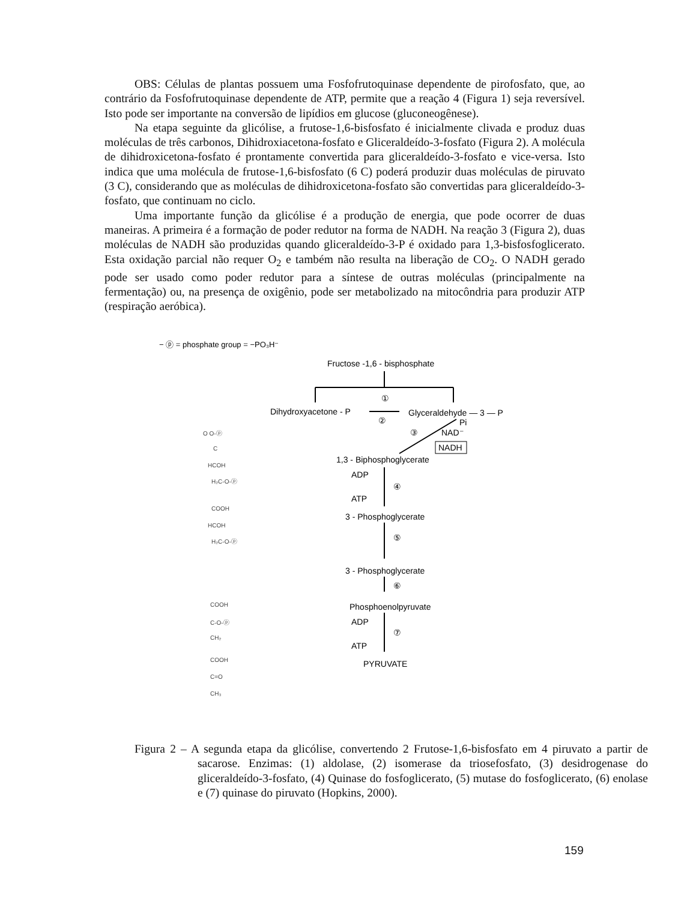OBS: Células de plantas possuem uma Fosfofrutoquinase dependente de pirofosfato, que, ao contrário da Fosfofrutoquinase dependente de ATP, permite que a reação 4 (Figura 1) seja reversível. Isto pode ser importante na conversão de lipídios em glucose (gluconeogênese).
Na etapa seguinte da glicólise, a frutose-1,6-bisfosfato é inicialmente clivada e produz duas moléculas de três carbonos, Dihidroxiacetona-fosfato e Gliceraldeído-3-fosfato (Figura 2). A molécula de dihidroxicetona-fosfato é prontamente convertida para gliceraldeído-3-fosfato e vice-versa. Isto indica que uma molécula de frutose-1,6-bisfosfato (6 C) poderá produzir duas moléculas de piruvato (3 C), considerando que as moléculas de dihidroxicetona-fosfato são convertidas para gliceraldeído-3-fosfato, que continuam no ciclo.
Uma importante função da glicólise é a produção de energia, que pode ocorrer de duas maneiras. A primeira é a formação de poder redutor na forma de NADH. Na reação 3 (Figura 2), duas moléculas de NADH são produzidas quando gliceraldeído-3-P é oxidado para 1,3-bisfosfoglicerato. Esta oxidação parcial não requer O<sub>2</sub> e também não resulta na liberação de CO<sub>2</sub>. O NADH gerado pode ser usado como poder redutor para a síntese de outras moléculas (principalmente na fermentação) ou, na presença de oxigênio, pode ser metabolizado na mitocôndria para produzir ATP (respiração aeróbica).
− ⓟ = phosphate group = −PO₃H⁻
Fructose -1,6 - bisphosphate
①
Dihydroxyacetone - P
②
Glyceraldehyde — 3 — P
Pi
③
NAD⁻
NADH
1,3 - Biphosphoglycerate
ADP
④
ATP
3 - Phosphoglycerate
⑤
3 - Phosphoglycerate
⑥
Phosphoenolpyruvate
ADP
⑦
ATP
PYRUVATE
O O-ⓟ
C
HCOH
H₂C-O-ⓟ
COOH
HCOH
H₂C-O-ⓟ
COOH
C-O-ⓟ
CH₂
COOH
C=O
CH₃
Figura 2 – A segunda etapa da glicólise, convertendo 2 Frutose-1,6-bisfosfato em 4 piruvato a partir de sacarose. Enzimas: (1) aldolase, (2) isomerase da triosefosfato, (3) desidrogenase do gliceraldeído-3-fosfato, (4) Quinase do fosfoglicerato, (5) mutase do fosfoglicerato, (6) enolase e (7) quinase do piruvato (Hopkins, 2000).
159